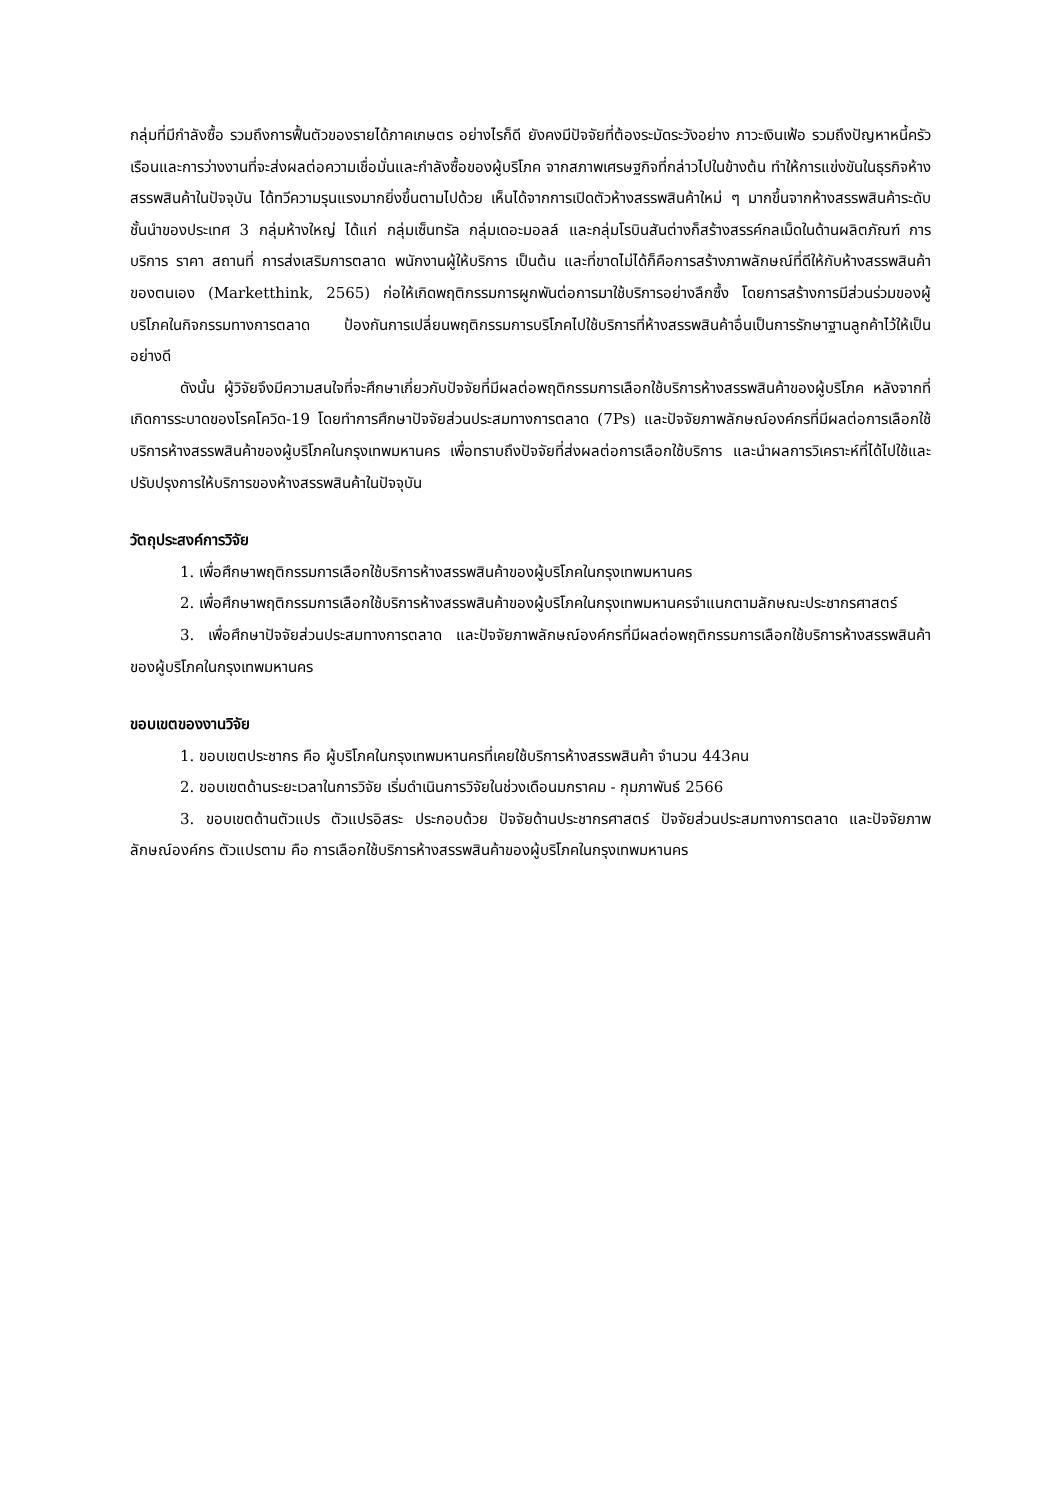กลุ่มที่มีกำลังซื้อ รวมถึงการฟื้นตัวของรายได้ภาคเกษตร อย่างไรก็ดี ยังคงมีปัจจัยที่ต้องระมัดระวังอย่าง ภาวะเงินเฟ้อ รวมถึงปัญหาหนี้ครัวเรือนและการว่างงานที่จะส่งผลต่อความเชื่อมั่นและกำลังซื้อของผู้บริโภค จากสภาพเศรษฐกิจที่กล่าวไปในข้างต้น ทำให้การแข่งขันในธุรกิจห้างสรรพสินค้าในปัจจุบัน ได้ทวีความรุนแรงมากยิ่งขึ้นตามไปด้วย เห็นได้จากการเปิดตัวห้างสรรพสินค้าใหม่ ๆ มากขึ้นจากห้างสรรพสินค้าระดับชั้นนำของประเทศ 3 กลุ่มห้างใหญ่ ได้แก่ กลุ่มเซ็นทรัล กลุ่มเดอะมอลล์ และกลุ่มโรบินสันต่างก็สร้างสรรค์กลเม็ดในด้านผลิตภัณฑ์ การบริการ ราคา สถานที่ การส่งเสริมการตลาด พนักงานผู้ให้บริการ เป็นต้น และที่ขาดไม่ได้ก็คือการสร้างภาพลักษณ์ที่ดีให้กับห้างสรรพสินค้าของตนเอง (Marketthink, 2565) ก่อให้เกิดพฤติกรรมการผูกพันต่อการมาใช้บริการอย่างลึกซึ้ง โดยการสร้างการมีส่วนร่วมของผู้บริโภคในกิจกรรมทางการตลาด ป้องกันการเปลี่ยนพฤติกรรมการบริโภคไปใช้บริการที่ห้างสรรพสินค้าอื่นเป็นการรักษาฐานลูกค้าไว้ให้เป็นอย่างดี
ดังนั้น ผู้วิจัยจึงมีความสนใจที่จะศึกษาเกี่ยวกับปัจจัยที่มีผลต่อพฤติกรรมการเลือกใช้บริการห้างสรรพสินค้าของผู้บริโภค หลังจากที่เกิดการระบาดของโรคโควิด-19 โดยทำการศึกษาปัจจัยส่วนประสมทางการตลาด (7Ps) และปัจจัยภาพลักษณ์องค์กรที่มีผลต่อการเลือกใช้บริการห้างสรรพสินค้าของผู้บริโภคในกรุงเทพมหานคร เพื่อทราบถึงปัจจัยที่ส่งผลต่อการเลือกใช้บริการ และนำผลการวิเคราะห์ที่ได้ไปใช้และปรับปรุงการให้บริการของห้างสรรพสินค้าในปัจจุบัน
วัตถุประสงค์การวิจัย
1. เพื่อศึกษาพฤติกรรมการเลือกใช้บริการห้างสรรพสินค้าของผู้บริโภคในกรุงเทพมหานคร
2. เพื่อศึกษาพฤติกรรมการเลือกใช้บริการห้างสรรพสินค้าของผู้บริโภคในกรุงเทพมหานครจำแนกตามลักษณะประชากรศาสตร์
3. เพื่อศึกษาปัจจัยส่วนประสมทางการตลาด และปัจจัยภาพลักษณ์องค์กรที่มีผลต่อพฤติกรรมการเลือกใช้บริการห้างสรรพสินค้าของผู้บริโภคในกรุงเทพมหานคร
ขอบเขตของงานวิจัย
1. ขอบเขตประชากร คือ ผู้บริโภคในกรุงเทพมหานครที่เคยใช้บริการห้างสรรพสินค้า จำนวน 443คน
2. ขอบเขตด้านระยะเวลาในการวิจัย เริ่มดำเนินการวิจัยในช่วงเดือนมกราคม - กุมภาพันธ์ 2566
3. ขอบเขตด้านตัวแปร ตัวแปรอิสระ ประกอบด้วย ปัจจัยด้านประชากรศาสตร์ ปัจจัยส่วนประสมทางการตลาด และปัจจัยภาพลักษณ์องค์กร ตัวแปรตาม คือ การเลือกใช้บริการห้างสรรพสินค้าของผู้บริโภคในกรุงเทพมหานคร